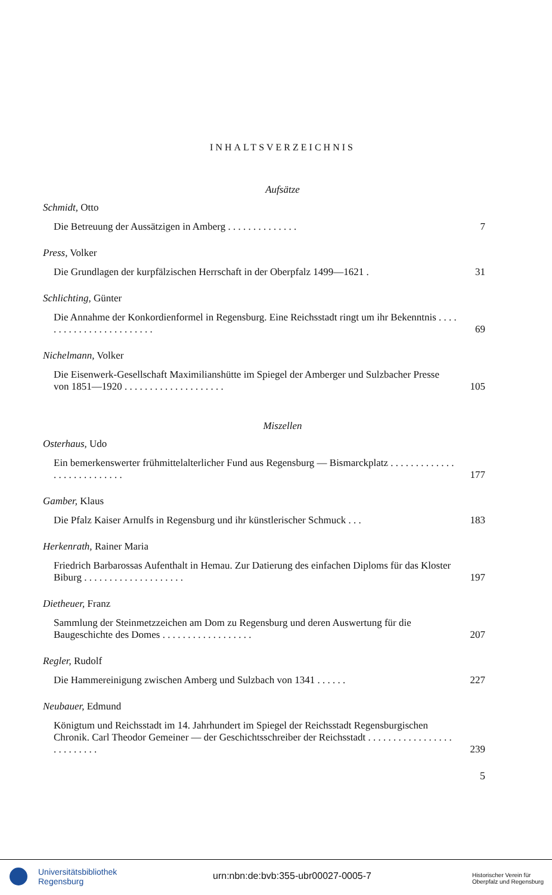INHALTSVERZEICHNIS
Aufsätze
Schmidt, Otto
Die Betreuung der Aussätzigen in Amberg . . . . . . . . . . . . . . 7
Press, Volker
Die Grundlagen der kurpfälzischen Herrschaft in der Oberpfalz 1499—1621 . 31
Schlichting, Günter
Die Annahme der Konkordienformel in Regensburg. Eine Reichsstadt ringt um ihr Bekenntnis . . . . . . . . . . . . . . . . . . . . . . . . 69
Nichelmann, Volker
Die Eisenwerk-Gesellschaft Maximilianshütte im Spiegel der Amberger und Sulzbacher Presse von 1851—1920 . . . . . . . . . . . . . . . . . . . . 105
Miszellen
Osterhaus, Udo
Ein bemerkenswerter frühmittelalterlicher Fund aus Regensburg — Bismarckplatz . . . . . . . . . . . . . . . . . . . . . . . . . . . 177
Gamber, Klaus
Die Pfalz Kaiser Arnulfs in Regensburg und ihr künstlerischer Schmuck . . . 183
Herkenrath, Rainer Maria
Friedrich Barbarossas Aufenthalt in Hemau. Zur Datierung des einfachen Diploms für das Kloster Biburg . . . . . . . . . . . . . . . . . . . . 197
Dietheuer, Franz
Sammlung der Steinmetzzeichen am Dom zu Regensburg und deren Auswertung für die Baugeschichte des Domes . . . . . . . . . . . . . . . . . . 207
Regler, Rudolf
Die Hammereinigung zwischen Amberg und Sulzbach von 1341 . . . . . . 227
Neubauer, Edmund
Königtum und Reichsstadt im 14. Jahrhundert im Spiegel der Reichsstadt Regensburgischen Chronik. Carl Theodor Gemeiner — der Geschichtsschreiber der Reichsstadt . . . . . . . . . . . . . . . . . . . . . . . . . . 239
5
Universitätsbibliothek
Regensburg
urn:nbn:de:bvb:355-ubr00027-0005-7
Historischer Verein für
Oberpfalz und Regensburg